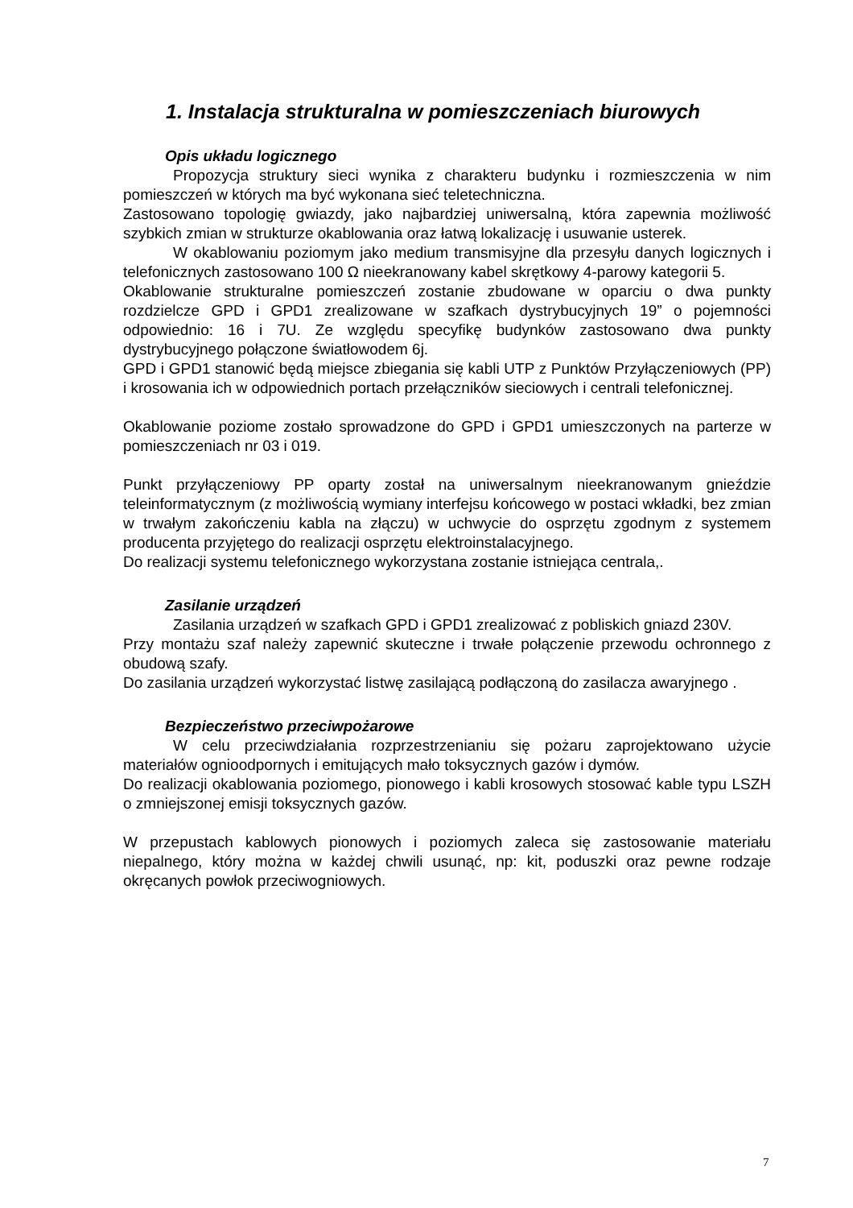1. Instalacja strukturalna w pomieszczeniach biurowych
Opis układu logicznego
Propozycja struktury sieci wynika z charakteru budynku i rozmieszczenia w nim pomieszczeń w których ma być wykonana sieć teletechniczna.
Zastosowano topologię gwiazdy, jako najbardziej uniwersalną, która zapewnia możliwość szybkich zmian w strukturze okablowania oraz łatwą lokalizację i usuwanie usterek.
W okablowaniu poziomym jako medium transmisyjne dla przesyłu danych logicznych i telefonicznych zastosowano 100 Ω nieekranowany kabel skrętkowy 4-parowy kategorii 5.
Okablowanie strukturalne pomieszczeń zostanie zbudowane w oparciu o dwa punkty rozdzielcze GPD i GPD1 zrealizowane w szafkach dystrybucyjnych 19” o pojemności odpowiednio: 16 i 7U. Ze względu specyfikę budynków zastosowano dwa punkty dystrybucyjnego połączone światłowodem 6j.
GPD i GPD1 stanowić będą miejsce zbiegania się kabli UTP z Punktów Przyłączeniowych (PP) i krosowania ich w odpowiednich portach przełączników sieciowych i centrali telefonicznej.
Okablowanie poziome zostało sprowadzone do GPD i GPD1 umieszczonych na parterze w pomieszczeniach nr 03 i 019.
Punkt przyłączeniowy PP oparty został na uniwersalnym nieekranowanym gnieździe teleinformatycznym (z możliwością wymiany interfejsu końcowego w postaci wkładki, bez zmian w trwałym zakończeniu kabla na złączu) w uchwycie do osprzętu zgodnym z systemem producenta przyjętego do realizacji osprzętu elektroinstalacyjnego.
Do realizacji systemu telefonicznego wykorzystana zostanie istniejąca centrala,.
Zasilanie urządzeń
Zasilania urządzeń w szafkach GPD i GPD1 zrealizować z pobliskich gniazd 230V.
Przy montażu szaf należy zapewnić skuteczne i trwałe połączenie przewodu ochronnego z obudową szafy.
Do zasilania urządzeń wykorzystać listwę zasilającą podłączoną do zasilacza awaryjnego .
Bezpieczeństwo przeciwpożarowe
W celu przeciwdziałania rozprzestrzenianiu się pożaru zaprojektowano użycie materiałów ognioodpornych i emitujących mało toksycznych gazów i dymów.
Do realizacji okablowania poziomego, pionowego i kabli krosowych stosować kable typu LSZH o zmniejszonej emisji toksycznych gazów.
W przepustach kablowych pionowych i poziomych zaleca się zastosowanie materiału niepalnego, który można w każdej chwili usunąć, np: kit, poduszki oraz pewne rodzaje okręcanych powłok przeciwogniowych.
7